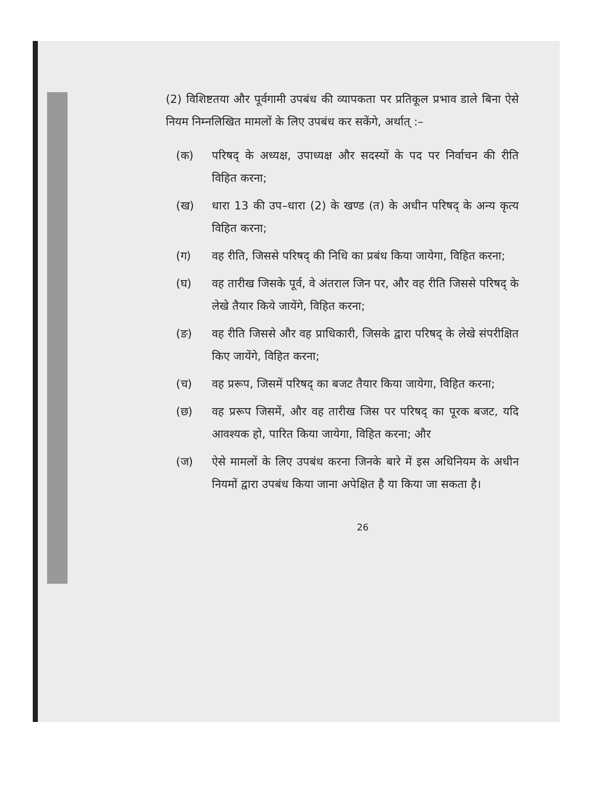(2) विशिष्टतया और पूर्वगामी उपबंध की व्यापकता पर प्रतिकूल प्रभाव डाले बिना ऐसे नियम निम्नलिखित मामलों के लिए उपबंध कर सकेंगे, अर्थात् :–
(क) परिषद् के अध्यक्ष, उपाध्यक्ष और सदस्यों के पद पर निर्वाचन की रीति विहित करना;
(ख) धारा 13 की उप–धारा (2) के खण्ड (त) के अधीन परिषद् के अन्य कृत्य विहित करना;
(ग) वह रीति, जिससे परिषद् की निधि का प्रबंध किया जायेगा, विहित करना;
(घ) वह तारीख जिसके पूर्व, वे अंतराल जिन पर, और वह रीति जिससे परिषद् के लेखे तैयार किये जायेंगे, विहित करना;
(ङ) वह रीति जिससे और वह प्राधिकारी, जिसके द्वारा परिषद् के लेखे संपरीक्षित किए जायेंगे, विहित करना;
(च) वह प्ररूप, जिसमें परिषद् का बजट तैयार किया जायेगा, विहित करना;
(छ) वह प्ररूप जिसमें, और वह तारीख जिस पर परिषद् का पूरक बजट, यदि आवश्यक हो, पारित किया जायेगा, विहित करना; और
(ज) ऐसे मामलों के लिए उपबंध करना जिनके बारे में इस अधिनियम के अधीन नियमों द्वारा उपबंध किया जाना अपेक्षित है या किया जा सकता है।
26